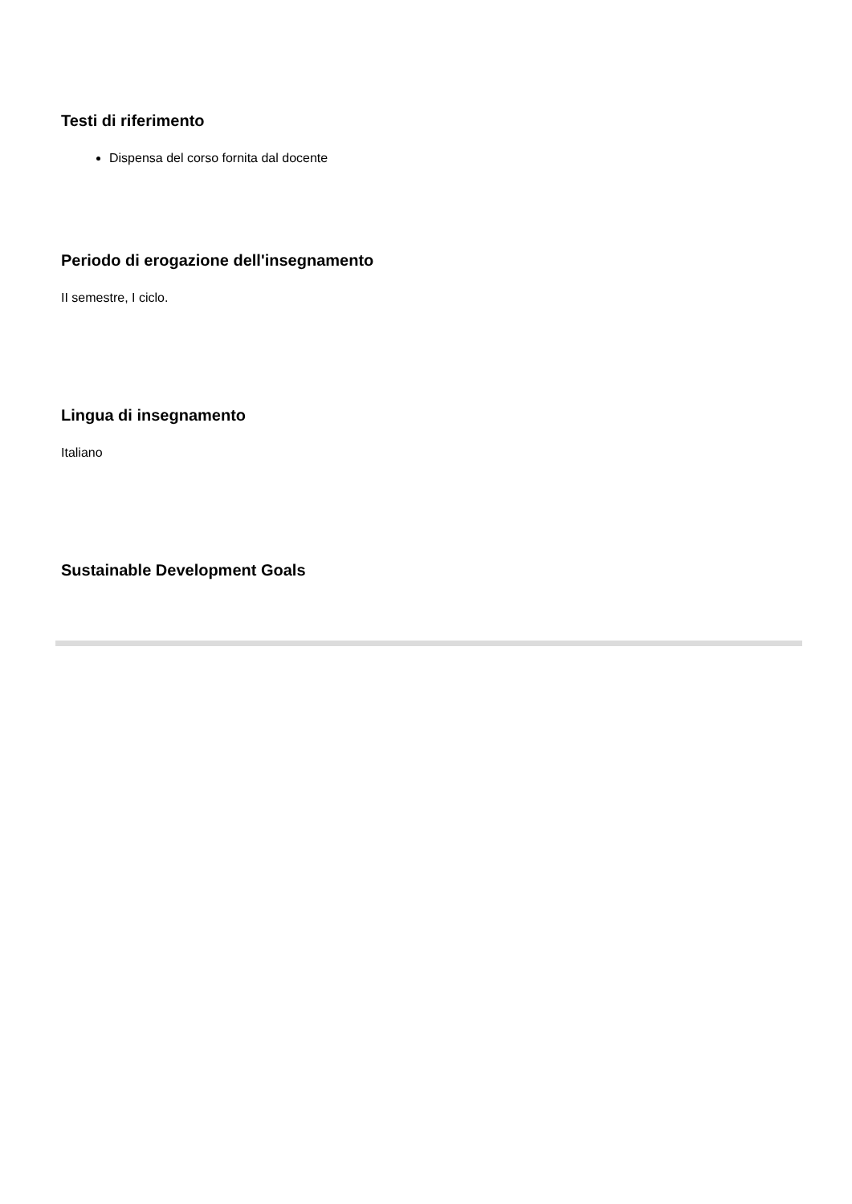Testi di riferimento
Dispensa del corso fornita dal docente
Periodo di erogazione dell'insegnamento
II semestre, I ciclo.
Lingua di insegnamento
Italiano
Sustainable Development Goals